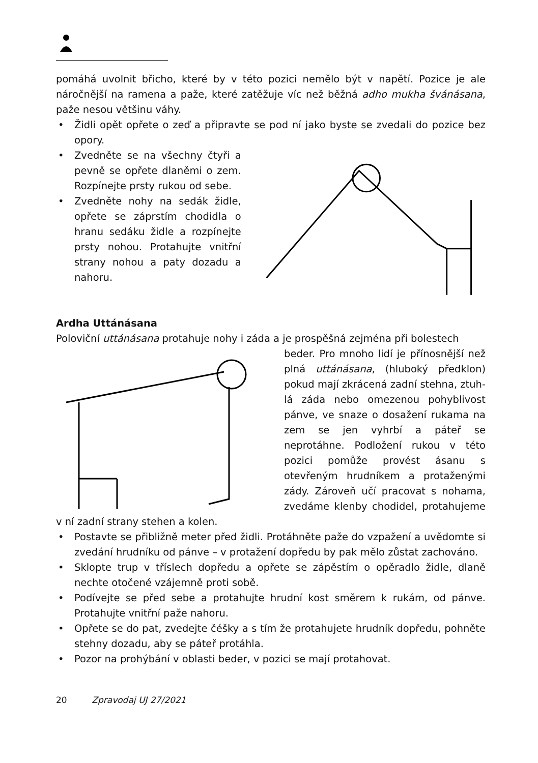pomáhá uvolnit břicho, které by v této pozici nemělo být v napětí. Pozice je ale náročnější na ramena a paže, které zatěžuje víc než běžná adho mukha švánásana, paže nesou většinu váhy.
• Židli opět opřete o zeď a připravte se pod ní jako byste se zvedali do pozice bez opory.
• Zvedněte se na všechny čty­ři a pevně se opřete dlaněmi o zem. Rozpínejte prsty rukou od sebe.
• Zvedněte nohy na sedák židle, opřete se záprstím chodidla o hranu sedáku židle a rozpí­nejte prsty nohou. Protahujte vnitřní strany nohou a paty dozadu a nahoru.
Ardha Uttánásana
Poloviční uttánásana protahuje nohy i záda a je prospěšná zejména při bolestech
beder. Pro mnoho lidí je přínosnější než plná uttánásana, (hluboký předklon) pokud mají zkrácená zadní stehna, ztuh­lá záda nebo omezenou pohyblivost pánve, ve snaze o dosažení rukama na zem se jen vyhrbí a páteř se neprotáhne. Podložení rukou v této pozici pomůže provést ásanu s otevřeným hrudníkem a protaženými zády. Zároveň učí praco­vat s nohama, zvedáme klenby chodi­del, protahujeme v ní zadní strany ste­hen a kolen.
• Postavte se přibližně meter před židli. Protáhněte paže do vzpažení a uvědo­mte si zvedání hrudníku od pánve – v protažení dopředu by pak mělo zůstat zachováno.
• Sklopte trup v tříslech dopředu a opřete se zápěstím o opěradlo židle, dlaně nechte otočené vzájemně proti sobě.
• Podívejte se před sebe a protahujte hrudní kost směrem k rukám, od pánve. Protahujte vnitřní paže nahoru.
• Opřete se do pat, zvedejte čéšky a s tím že protahujete hrudník dopředu, pohněte stehny dozadu, aby se páteř protáhla.
• Pozor na prohýbání v oblasti beder, v pozici se mají protahovat.
20 Zpravodaj UJ 27/2021